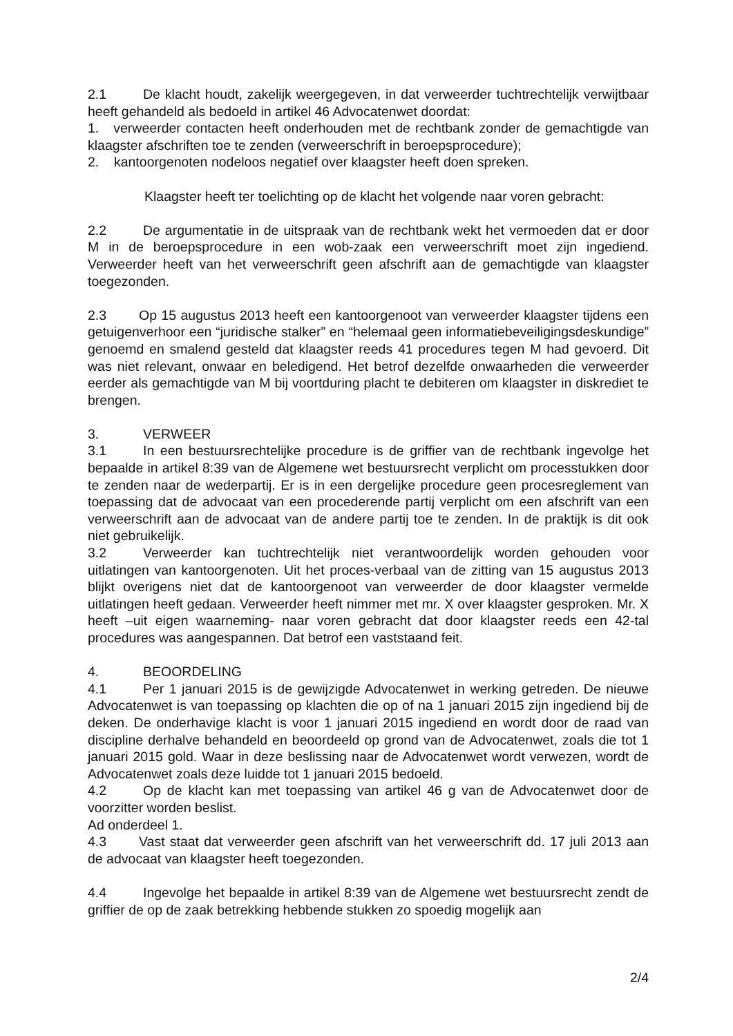2.1 De klacht houdt, zakelijk weergegeven, in dat verweerder tuchtrechtelijk verwijtbaar heeft gehandeld als bedoeld in artikel 46 Advocatenwet doordat:
1. verweerder contacten heeft onderhouden met de rechtbank zonder de gemachtigde van klaagster afschriften toe te zenden (verweerschrift in beroepsprocedure);
2. kantoorgenoten nodeloos negatief over klaagster heeft doen spreken.
Klaagster heeft ter toelichting op de klacht het volgende naar voren gebracht:
2.2 De argumentatie in de uitspraak van de rechtbank wekt het vermoeden dat er door M in de beroepsprocedure in een wob-zaak een verweerschrift moet zijn ingediend. Verweerder heeft van het verweerschrift geen afschrift aan de gemachtigde van klaagster toegezonden.
2.3 Op 15 augustus 2013 heeft een kantoorgenoot van verweerder klaagster tijdens een getuigenverhoor een “juridische stalker” en “helemaal geen informatiebeveiligingsdeskundige” genoemd en smalend gesteld dat klaagster reeds 41 procedures tegen M had gevoerd. Dit was niet relevant, onwaar en beledigend. Het betrof dezelfde onwaarheden die verweerder eerder als gemachtigde van M bij voortduring placht te debiteren om klaagster in diskrediet te brengen.
3. VERWEER
3.1 In een bestuursrechtelijke procedure is de griffier van de rechtbank ingevolge het bepaalde in artikel 8:39 van de Algemene wet bestuursrecht verplicht om processtukken door te zenden naar de wederpartij. Er is in een dergelijke procedure geen procesreglement van toepassing dat de advocaat van een procederende partij verplicht om een afschrift van een verweerschrift aan de advocaat van de andere partij toe te zenden. In de praktijk is dit ook niet gebruikelijk.
3.2 Verweerder kan tuchtrechtelijk niet verantwoordelijk worden gehouden voor uitlatingen van kantoorgenoten. Uit het proces-verbaal van de zitting van 15 augustus 2013 blijkt overigens niet dat de kantoorgenoot van verweerder de door klaagster vermelde uitlatingen heeft gedaan. Verweerder heeft nimmer met mr. X over klaagster gesproken. Mr. X heeft –uit eigen waarneming- naar voren gebracht dat door klaagster reeds een 42-tal procedures was aangespannen. Dat betrof een vaststaand feit.
4. BEOORDELING
4.1 Per 1 januari 2015 is de gewijzigde Advocatenwet in werking getreden. De nieuwe Advocatenwet is van toepassing op klachten die op of na 1 januari 2015 zijn ingediend bij de deken. De onderhavige klacht is voor 1 januari 2015 ingediend en wordt door de raad van discipline derhalve behandeld en beoordeeld op grond van de Advocatenwet, zoals die tot 1 januari 2015 gold. Waar in deze beslissing naar de Advocatenwet wordt verwezen, wordt de Advocatenwet zoals deze luidde tot 1 januari 2015 bedoeld.
4.2 Op de klacht kan met toepassing van artikel 46 g van de Advocatenwet door de voorzitter worden beslist.
Ad onderdeel 1.
4.3 Vast staat dat verweerder geen afschrift van het verweerschrift dd. 17 juli 2013 aan de advocaat van klaagster heeft toegezonden.
4.4 Ingevolge het bepaalde in artikel 8:39 van de Algemene wet bestuursrecht zendt de griffier de op de zaak betrekking hebbende stukken zo spoedig mogelijk aan
2/4